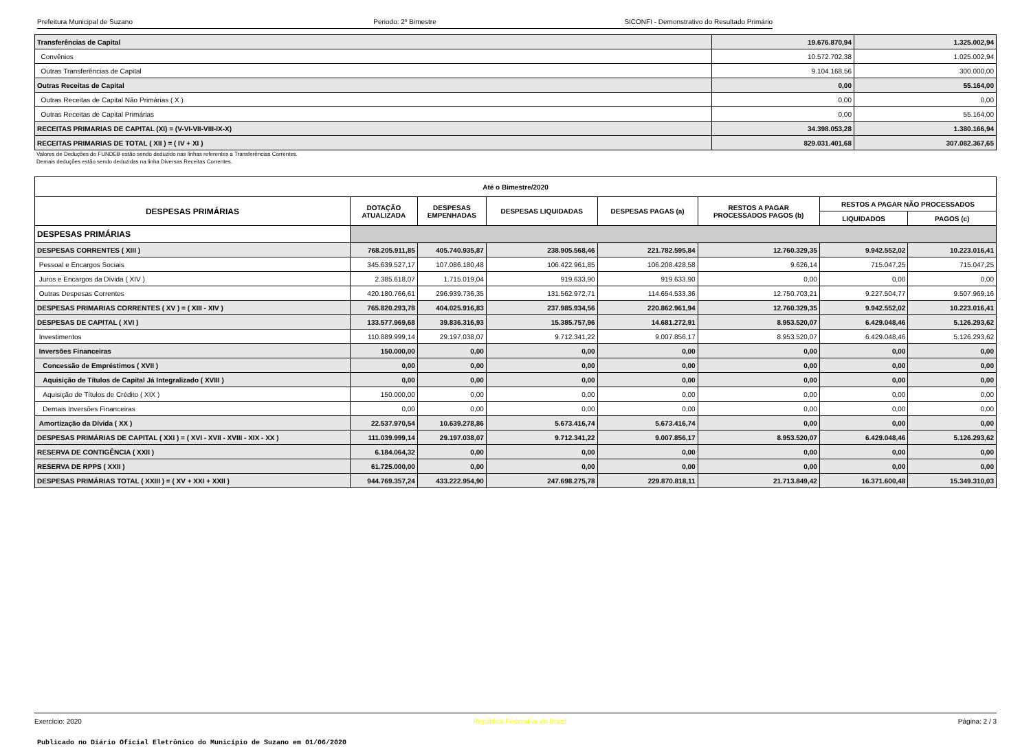Prefeitura Municipal de Suzano Periodo: 2º Bimestre SICONFI - Demonstrativo do Resultado Primário
| Transferências de Capital | 19.676.870,94 | 1.325.002,94 |
| Convênios | 10.572.702,38 | 1.025.002,94 |
| Outras Transferências de Capital | 9.104.168,56 | 300.000,00 |
| Outras Receitas de Capital | 0,00 | 55.164,00 |
| Outras Receitas de Capital Não Primárias ( X ) | 0,00 | 0,00 |
| Outras Receitas de Capital Primárias | 0,00 | 55.164,00 |
| RECEITAS PRIMARIAS DE CAPITAL (XI) = (V-VI-VII-VIII-IX-X) | 34.398.053,28 | 1.380.166,94 |
| RECEITAS PRIMARIAS DE TOTAL ( XII ) = ( IV + XI ) | 829.031.401,68 | 307.082.367,65 |
Valores de Deduções do FUNDEB estão sendo deduzido nas linhas referentes a Transferências Correntes.
Demais deduções estão sendo deduzidas na linha Diversas Receitas Correntes.
| Até o Bimestre/2020 | | | | | | | |
| --- | --- | --- | --- | --- | --- | --- | --- |
| DESPESAS PRIMÁRIAS | DOTAÇÃO ATUALIZADA | DESPESAS EMPENHADAS | DESPESAS LIQUIDADAS | DESPESAS PAGAS (a) | RESTOS A PAGAR PROCESSADOS PAGOS (b) | RESTOS A PAGAR NÃO PROCESSADOS | |
| | | | | | | LIQUIDADOS | PAGOS (c) |
| DESPESAS PRIMÁRIAS | | | | | | | |
| DESPESAS CORRENTES ( XIII ) | 768.205.911,85 | 405.740.935,87 | 238.905.568,46 | 221.782.595,84 | 12.760.329,35 | 9.942.552,02 | 10.223.016,41 |
| Pessoal e Encargos Sociais | 345.639.527,17 | 107.086.180,48 | 106.422.961,85 | 106.208.428,58 | 9.626,14 | 715.047,25 | 715.047,25 |
| Juros e Encargos da Dívida ( XIV ) | 2.385.618,07 | 1.715.019,04 | 919.633,90 | 919.633,90 | 0,00 | 0,00 | 0,00 |
| Outras Despesas Correntes | 420.180.766,61 | 296.939.736,35 | 131.562.972,71 | 114.654.533,36 | 12.750.703,21 | 9.227.504,77 | 9.507.969,16 |
| DESPESAS PRIMARIAS CORRENTES ( XV ) = ( XIII - XIV ) | 765.820.293,78 | 404.025.916,83 | 237.985.934,56 | 220.862.961,94 | 12.760.329,35 | 9.942.552,02 | 10.223.016,41 |
| DESPESAS DE CAPITAL ( XVI ) | 133.577.969,68 | 39.836.316,93 | 15.385.757,96 | 14.681.272,91 | 8.953.520,07 | 6.429.048,46 | 5.126.293,62 |
| Investimentos | 110.889.999,14 | 29.197.038,07 | 9.712.341,22 | 9.007.856,17 | 8.953.520,07 | 6.429.048,46 | 5.126.293,62 |
| Inversões Financeiras | 150.000,00 | 0,00 | 0,00 | 0,00 | 0,00 | 0,00 | 0,00 |
| Concessão de Empréstimos ( XVII ) | 0,00 | 0,00 | 0,00 | 0,00 | 0,00 | 0,00 | 0,00 |
| Aquisição de Títulos de Capital Já Integralizado ( XVIII ) | 0,00 | 0,00 | 0,00 | 0,00 | 0,00 | 0,00 | 0,00 |
| Aquisição de Títulos de Crédito ( XIX ) | 150.000,00 | 0,00 | 0,00 | 0,00 | 0,00 | 0,00 | 0,00 |
| Demais Inversões Financeiras | 0,00 | 0,00 | 0,00 | 0,00 | 0,00 | 0,00 | 0,00 |
| Amortização da Dívida ( XX ) | 22.537.970,54 | 10.639.278,86 | 5.673.416,74 | 5.673.416,74 | 0,00 | 0,00 | 0,00 |
| DESPESAS PRIMÁRIAS DE CAPITAL ( XXI ) = ( XVI - XVII - XVIII - XIX - XX ) | 111.039.999,14 | 29.197.038,07 | 9.712.341,22 | 9.007.856,17 | 8.953.520,07 | 6.429.048,46 | 5.126.293,62 |
| RESERVA DE CONTIGÊNCIA ( XXII ) | 6.184.064,32 | 0,00 | 0,00 | 0,00 | 0,00 | 0,00 | 0,00 |
| RESERVA DE RPPS ( XXII ) | 61.725.000,00 | 0,00 | 0,00 | 0,00 | 0,00 | 0,00 | 0,00 |
| DESPESAS PRIMÁRIAS TOTAL ( XXIII ) = ( XV + XXI + XXII ) | 944.769.357,24 | 433.222.954,90 | 247.698.275,78 | 229.870.818,11 | 21.713.849,42 | 16.371.600,48 | 15.349.310,03 |
Exercício: 2020 República Federativa do Brasil Página: 2 / 3
Publicado no Diário Oficial Eletrônico do Município de Suzano em 01/06/2020